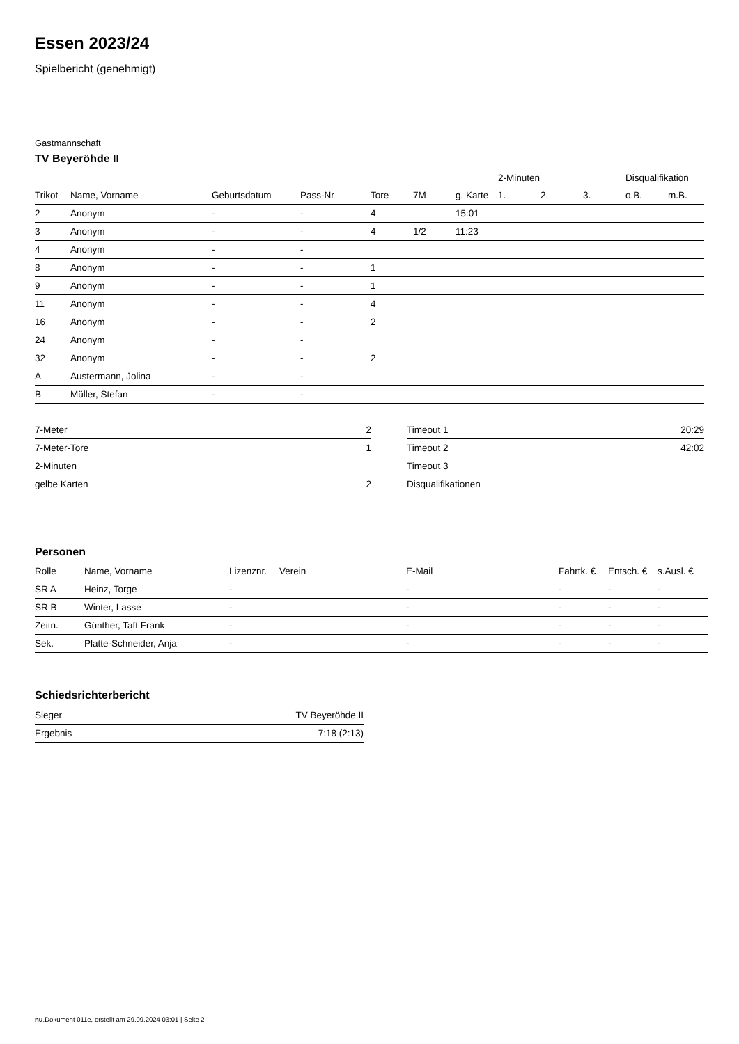Essen 2023/24
Spielbericht (genehmigt)
Gastmannschaft
TV Beyeröhde II
| | | | | | | | 2-Minuten | | | Disqualifikation | |
| --- | --- | --- | --- | --- | --- | --- | --- | --- | --- | --- | --- |
| Trikot | Name, Vorname | Geburtsdatum | Pass-Nr | Tore | 7M | g. Karte | 1. | 2. | 3. | o.B. | m.B. |
| 2 | Anonym | - | - | 4 | | 15:01 | | | | | |
| 3 | Anonym | - | - | 4 | 1/2 | 11:23 | | | | | |
| 4 | Anonym | - | - | | | | | | | | |
| 8 | Anonym | - | - | 1 | | | | | | | |
| 9 | Anonym | - | - | 1 | | | | | | | |
| 11 | Anonym | - | - | 4 | | | | | | | |
| 16 | Anonym | - | - | 2 | | | | | | | |
| 24 | Anonym | - | - | | | | | | | | |
| 32 | Anonym | - | - | 2 | | | | | | | |
| A | Austermann, Jolina | - | - | | | | | | | | |
| B | Müller, Stefan | - | - | | | | | | | | |
| 7-Meter | 2 |
| 7-Meter-Tore | 1 |
| 2-Minuten | |
| gelbe Karten | 2 |
| Timeout 1 | 20:29 |
| Timeout 2 | 42:02 |
| Timeout 3 | |
| Disqualifikationen | |
Personen
| Rolle | Name, Vorname | Lizenznr. | Verein | E-Mail | Fahrtk. € | Entsch. € | s.Ausl. € |
| --- | --- | --- | --- | --- | --- | --- | --- |
| SR A | Heinz, Torge | - | | - | - | - | - |
| SR B | Winter, Lasse | - | | - | - | - | - |
| Zeitn. | Günther, Taft Frank | - | | - | - | - | - |
| Sek. | Platte-Schneider, Anja | - | | - | - | - | - |
Schiedsrichterbericht
| Sieger | TV Beyeröhde II |
| Ergebnis | 7:18 (2:13) |
nu.Dokument 011e, erstellt am 29.09.2024 03:01 | Seite 2